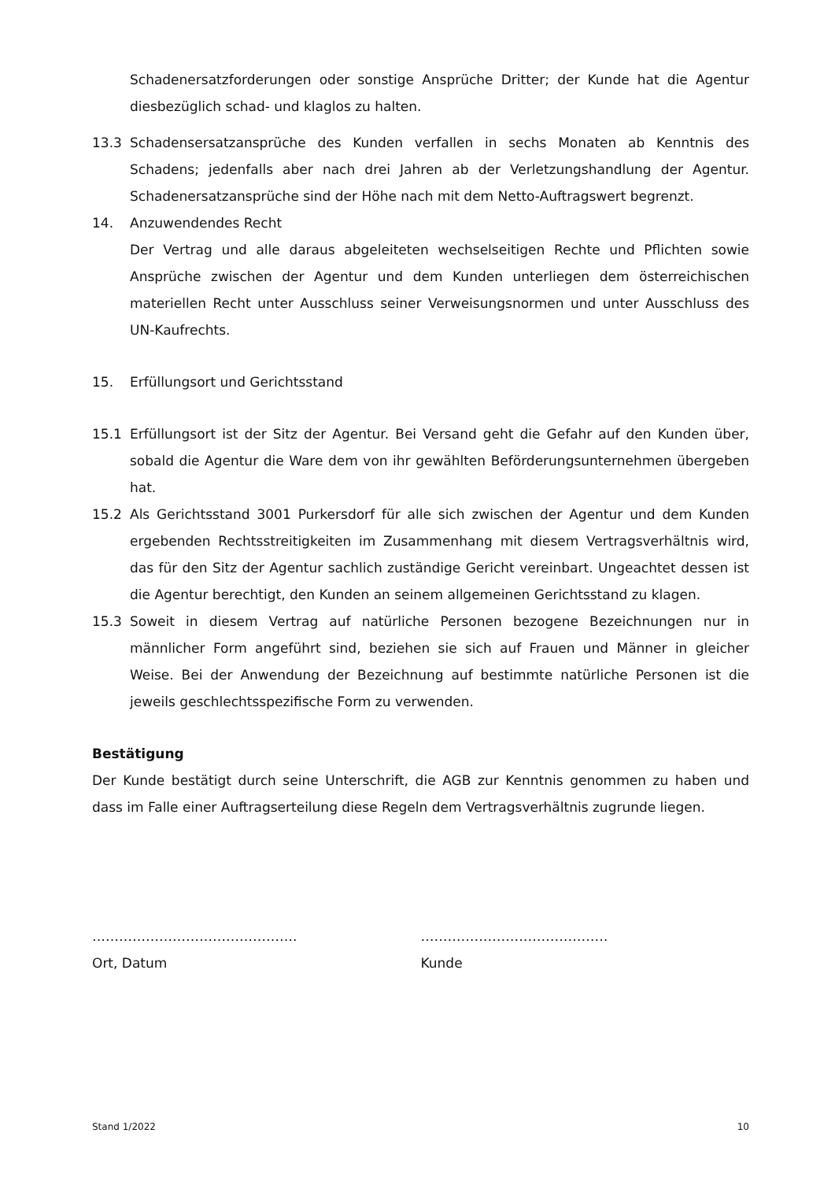Schadenersatzforderungen oder sonstige Ansprüche Dritter; der Kunde hat die Agentur diesbezüglich schad- und klaglos zu halten.
13.3 Schadensersatzansprüche des Kunden verfallen in sechs Monaten ab Kenntnis des Schadens; jedenfalls aber nach drei Jahren ab der Verletzungshandlung der Agentur. Schadenersatzansprüche sind der Höhe nach mit dem Netto-Auftragswert begrenzt.
14. Anzuwendendes Recht
Der Vertrag und alle daraus abgeleiteten wechselseitigen Rechte und Pflichten sowie Ansprüche zwischen der Agentur und dem Kunden unterliegen dem österreichischen materiellen Recht unter Ausschluss seiner Verweisungsnormen und unter Ausschluss des UN-Kaufrechts.
15. Erfüllungsort und Gerichtsstand
15.1 Erfüllungsort ist der Sitz der Agentur. Bei Versand geht die Gefahr auf den Kunden über, sobald die Agentur die Ware dem von ihr gewählten Beförderungsunternehmen übergeben hat.
15.2 Als Gerichtsstand 3001 Purkersdorf für alle sich zwischen der Agentur und dem Kunden ergebenden Rechtsstreitigkeiten im Zusammenhang mit diesem Vertragsverhältnis wird, das für den Sitz der Agentur sachlich zuständige Gericht vereinbart. Ungeachtet dessen ist die Agentur berechtigt, den Kunden an seinem allgemeinen Gerichtsstand zu klagen.
15.3 Soweit in diesem Vertrag auf natürliche Personen bezogene Bezeichnungen nur in männlicher Form angeführt sind, beziehen sie sich auf Frauen und Männer in gleicher Weise. Bei der Anwendung der Bezeichnung auf bestimmte natürliche Personen ist die jeweils geschlechtsspezifische Form zu verwenden.
Bestätigung
Der Kunde bestätigt durch seine Unterschrift, die AGB zur Kenntnis genommen zu haben und dass im Falle einer Auftragserteilung diese Regeln dem Vertragsverhältnis zugrunde liegen.
……………………………………….
Ort, Datum
……………………………………
Kunde
Stand 1/2022 10